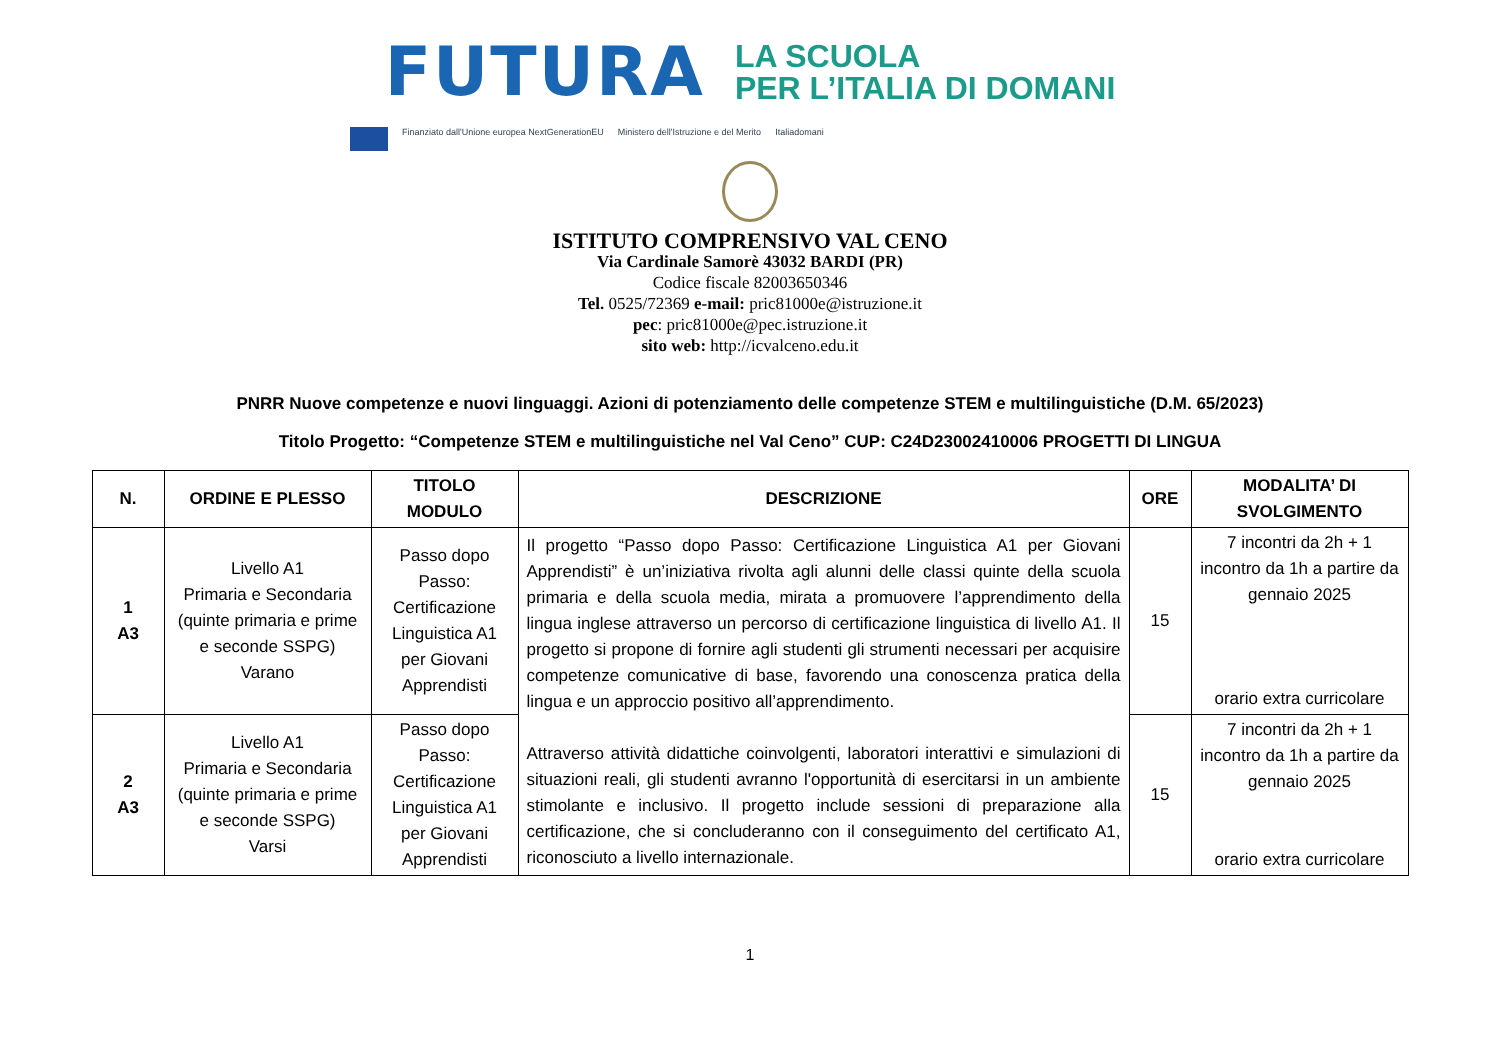FUTURA
LA SCUOLA
PER L’ITALIA DI DOMANI
Finanziato dall'Unione europea NextGenerationEU Ministero dell'Istruzione e del Merito Italiadomani
ISTITUTO COMPRENSIVO VAL CENO
Via Cardinale Samorè 43032 BARDI (PR)
Codice fiscale 82003650346
Tel. 0525/72369 e-mail: pric81000e@istruzione.it
pec: pric81000e@pec.istruzione.it
sito web: http://icvalceno.edu.it
PNRR Nuove competenze e nuovi linguaggi. Azioni di potenziamento delle competenze STEM e multilinguistiche (D.M. 65/2023)
Titolo Progetto: “Competenze STEM e multilinguistiche nel Val Ceno” CUP: C24D23002410006 PROGETTI DI LINGUA
| N. | ORDINE E PLESSO | TITOLO MODULO | DESCRIZIONE | ORE | MODALITA’ DI SVOLGIMENTO |
| --- | --- | --- | --- | --- | --- |
| 1 A3 | Livello A1 Primaria e Secondaria (quinte primaria e prime e seconde SSPG) Varano | Passo dopo Passo: Certificazione Linguistica A1 per Giovani Apprendisti | Il progetto “Passo dopo Passo: Certificazione Linguistica A1 per Giovani Apprendisti” è un’iniziativa rivolta agli alunni delle classi quinte della scuola primaria e della scuola media, mirata a promuovere l’apprendimento della lingua inglese attraverso un percorso di certificazione linguistica di livello A1. Il progetto si propone di fornire agli studenti gli strumenti necessari per acquisire competenze comunicative di base, favorendo una conoscenza pratica della lingua e un approccio positivo all’apprendimento. Attraverso attività didattiche coinvolgenti, laboratori interattivi e simulazioni di situazioni reali, gli studenti avranno l'opportunità di esercitarsi in un ambiente stimolante e inclusivo. Il progetto include sessioni di preparazione alla certificazione, che si concluderanno con il conseguimento del certificato A1, riconosciuto a livello internazionale. | 15 | 7 incontri da 2h + 1 incontro da 1h a partire da gennaio 2025 orario extra curricolare |
| 2 A3 | Livello A1 Primaria e Secondaria (quinte primaria e prime e seconde SSPG) Varsi | Passo dopo Passo: Certificazione Linguistica A1 per Giovani Apprendisti | | 15 | 7 incontri da 2h + 1 incontro da 1h a partire da gennaio 2025 orario extra curricolare |
1